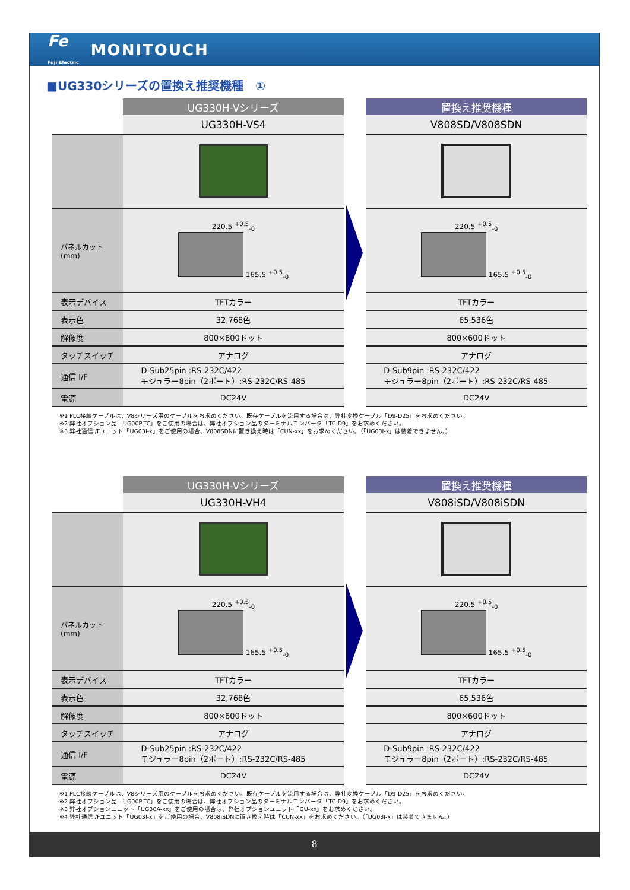Fe
Fuji Electric MONITOUCH
■UG330シリーズの置換え推奨機種　①
| | UG330H-Vシリーズ |
| | UG330H-VS4 |
| パネルカット (mm) | 220.5 <sup>+0.5</sup><sub>-0</sub> 165.5 <sup>+0.5</sup><sub>-0</sub> |
| 表示デバイス | TFTカラー |
| 表示色 | 32,768色 |
| 解像度 | 800×600ドット |
| タッチスイッチ | アナログ |
| 通信 I/F | D-Sub25pin :RS-232C/422 モジュラー8pin（2ポート）:RS-232C/RS-485 |
| 電源 | DC24V |
| 置換え推奨機種 |
| --- |
| V808SD/V808SDN |
| 220.5 <sup>+0.5</sup><sub>-0</sub> 165.5 <sup>+0.5</sup><sub>-0</sub> |
| TFTカラー |
| 65,536色 |
| 800×600ドット |
| アナログ |
| D-Sub9pin :RS-232C/422 モジュラー8pin（2ポート）:RS-232C/RS-485 |
| DC24V |
※1 PLC接続ケーブルは、V8シリーズ用のケーブルをお求めください。既存ケーブルを流用する場合は、弊社変換ケーブル「D9-D25」をお求めください。
※2 弊社オプション品「UG00P-TC」をご使用の場合は、弊社オプション品のターミナルコンバータ「TC-D9」をお求めください。
※3 弊社通信I/Fユニット「UG03I-x」をご使用の場合、V808SDNに置き換え時は「CUN-xx」をお求めください。（「UG03I-x」は装着できません。）
| | UG330H-Vシリーズ |
| | UG330H-VH4 |
| パネルカット (mm) | 220.5 <sup>+0.5</sup><sub>-0</sub> 165.5 <sup>+0.5</sup><sub>-0</sub> |
| 表示デバイス | TFTカラー |
| 表示色 | 32,768色 |
| 解像度 | 800×600ドット |
| タッチスイッチ | アナログ |
| 通信 I/F | D-Sub25pin :RS-232C/422 モジュラー8pin（2ポート）:RS-232C/RS-485 |
| 電源 | DC24V |
| 置換え推奨機種 |
| --- |
| V808iSD/V808iSDN |
| 220.5 <sup>+0.5</sup><sub>-0</sub> 165.5 <sup>+0.5</sup><sub>-0</sub> |
| TFTカラー |
| 65,536色 |
| 800×600ドット |
| アナログ |
| D-Sub9pin :RS-232C/422 モジュラー8pin（2ポート）:RS-232C/RS-485 |
| DC24V |
※1 PLC接続ケーブルは、V8シリーズ用のケーブルをお求めください。既存ケーブルを流用する場合は、弊社変換ケーブル「D9-D25」をお求めください。
※2 弊社オプション品「UG00P-TC」をご使用の場合は、弊社オプション品のターミナルコンバータ「TC-D9」をお求めください。
※3 弊社オプションユニット「UG30A-xx」をご使用の場合は、弊社オプションユニット「GU-xx」をお求めください。
※4 弊社通信I/Fユニット「UG03I-x」をご使用の場合、V808iSDNに置き換え時は「CUN-xx」をお求めください。（「UG03I-x」は装着できません。）
8